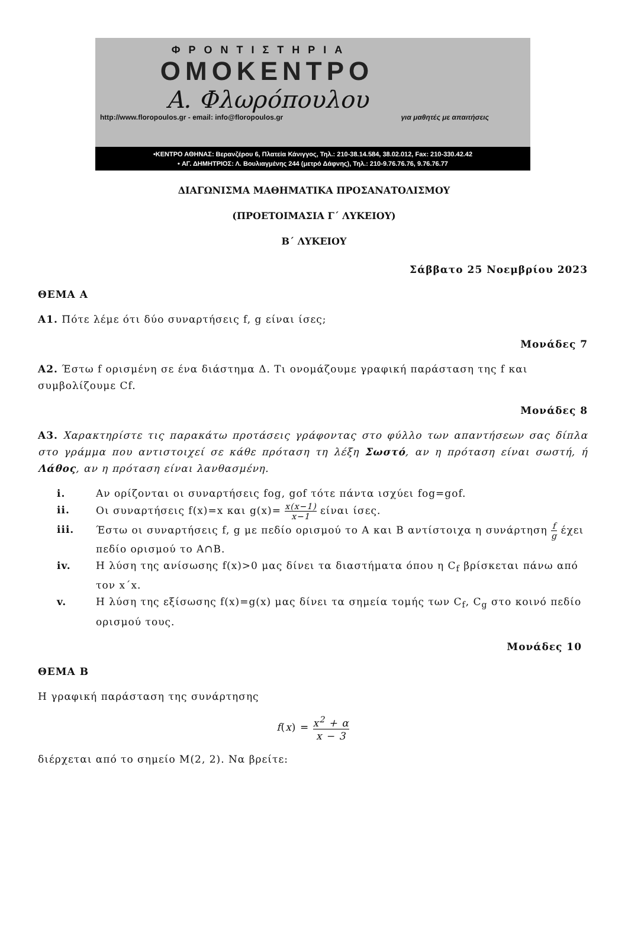ΦΡΟΝΤΙΣΤΗΡΙΑ
ΟΜΟΚΕΝΤΡΟ
Α. Φλωρόπουλου
http://www.floropoulos.gr - email: info@floropoulos.gr για μαθητές με απαιτήσεις
•ΚΕΝΤΡΟ ΑΘΗΝΑΣ: Βερανζέρου 6, Πλατεία Κάνιγγος, Τηλ.: 210-38.14.584, 38.02.012, Fax: 210-330.42.42
• ΑΓ. ΔΗΜΗΤΡΙΟΣ: Λ. Βουλιαγμένης 244 (μετρό Δάφνης), Τηλ.: 210-9.76.76.76, 9.76.76.77
ΔΙΑΓΩΝΙΣΜΑ ΜΑΘΗΜΑΤΙΚΑ ΠΡΟΣΑΝΑΤΟΛΙΣΜΟΥ
(ΠΡΟΕΤΟΙΜΑΣΙΑ Γ΄ ΛΥΚΕΙΟΥ)
Β΄ ΛΥΚΕΙΟΥ
Σάββατο 25 Νοεμβρίου 2023
ΘΕΜΑ Α
Α1. Πότε λέμε ότι δύο συναρτήσεις f, g είναι ίσες;
Μονάδες 7
Α2. Έστω f ορισμένη σε ένα διάστημα Δ. Τι ονομάζουμε γραφική παράσταση της f και συμβολίζουμε Cf.
Μονάδες 8
Α3. Χαρακτηρίστε τις παρακάτω προτάσεις γράφοντας στο φύλλο των απαντήσεων σας δίπλα στο γράμμα που αντιστοιχεί σε κάθε πρόταση τη λέξη Σωστό, αν η πρόταση είναι σωστή, ή Λάθος, αν η πρόταση είναι λανθασμένη.
i. Αν ορίζονται οι συναρτήσεις fog, gof τότε πάντα ισχύει fog=gof.
ii. Οι συναρτήσεις f(x)=x και g(x)= x(x−1) x−1 είναι ίσες.
iii. Έστω οι συναρτήσεις f, g με πεδίο ορισμού το A και B αντίστοιχα η συνάρτηση f g έχει πεδίο ορισμού το A∩B.
iv. Η λύση της ανίσωσης f(x)>0 μας δίνει τα διαστήματα όπου η C<sub>f</sub> βρίσκεται πάνω από τον x΄x.
v. Η λύση της εξίσωσης f(x)=g(x) μας δίνει τα σημεία τομής των C<sub>f</sub>, C<sub>g</sub> στο κοινό πεδίο ορισμού τους.
Μονάδες 10
ΘΕΜΑ Β
Η γραφική παράσταση της συνάρτησης
f(x) = x<sup>2</sup> + α x − 3
διέρχεται από το σημείο Μ(2, 2). Να βρείτε: